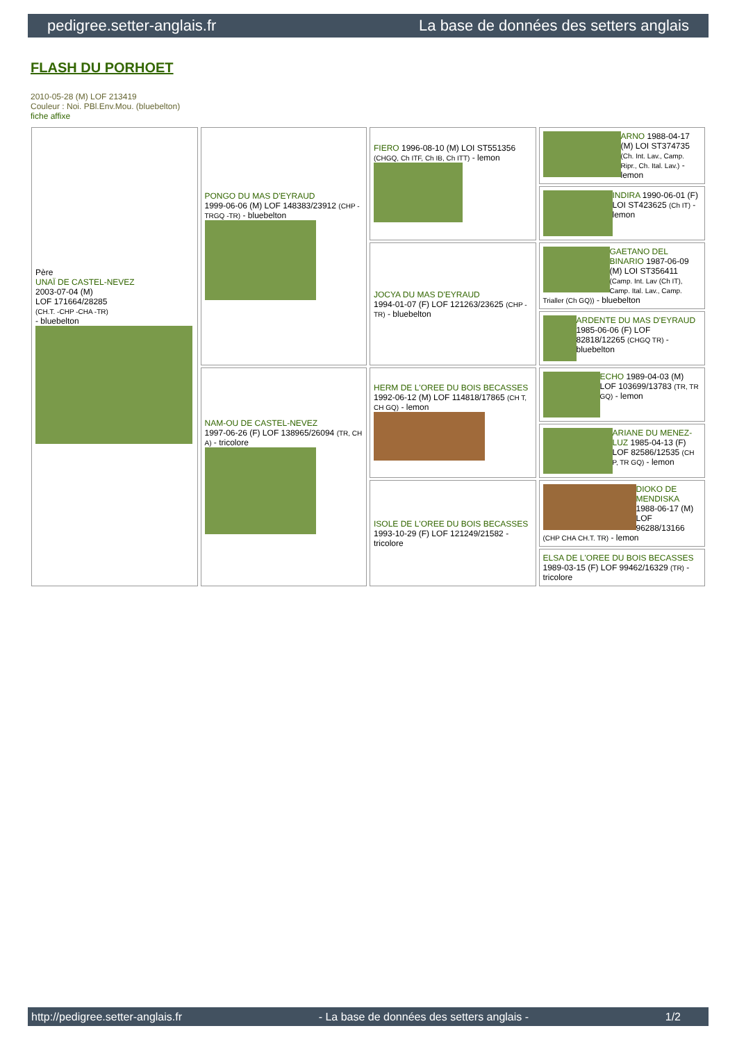pedigree.setter-anglais.fr La base de données des setters anglais
FLASH DU PORHOET
2010-05-28 (M) LOF 213419
Couleur : Noi. PBl.Env.Mou. (bluebelton)
fiche affixe
| Père UNAÏ DE CASTEL-NEVEZ 2003-07-04 (M) LOF 171664/28285 (CH.T. -CHP -CHA -TR) - bluebelton | PONGO DU MAS D'EYRAUD 1999-06-06 (M) LOF 148383/23912 (CHP -TRGQ -TR) - bluebelton | FIERO 1996-08-10 (M) LOI ST551356 (CHGQ, Ch ITF, Ch IB, Ch ITT) - lemon | ARNO 1988-04-17 (M) LOI ST374735 (Ch. Int. Lav., Camp. Ripr., Ch. Ital. Lav.) - lemon |
| | | | INDIRA 1990-06-01 (F) LOI ST423625 (Ch IT) - lemon |
| | | JOCYA DU MAS D'EYRAUD 1994-01-07 (F) LOF 121263/23625 (CHP -TR) - bluebelton | GAETANO DEL BINARIO 1987-06-09 (M) LOI ST356411 (Camp. Int. Lav (Ch IT), Camp. Ital. Lav., Camp. Trialler (Ch GQ)) - bluebelton |
| | | | ARDENTE DU MAS D'EYRAUD 1985-06-06 (F) LOF 82818/12265 (CHGQ TR) - bluebelton |
| | NAM-OU DE CASTEL-NEVEZ 1997-06-26 (F) LOF 138965/26094 (TR, CH A) - tricolore | HERM DE L'OREE DU BOIS BECASSES 1992-06-12 (M) LOF 114818/17865 (CH T, CH GQ) - lemon | ECHO 1989-04-03 (M) LOF 103699/13783 (TR, TR GQ) - lemon |
| | | | ARIANE DU MENEZ-LUZ 1985-04-13 (F) LOF 82586/12535 (CH P, TR GQ) - lemon |
| | | ISOLE DE L'OREE DU BOIS BECASSES 1993-10-29 (F) LOF 121249/21582 - tricolore | DIOKO DE MENDISKA 1988-06-17 (M) LOF 96288/13166 (CHP CHA CH.T. TR) - lemon |
| | | | ELSA DE L'OREE DU BOIS BECASSES 1989-03-15 (F) LOF 99462/16329 (TR) - tricolore |
http://pedigree.setter-anglais.fr - La base de données des setters anglais - 1/2